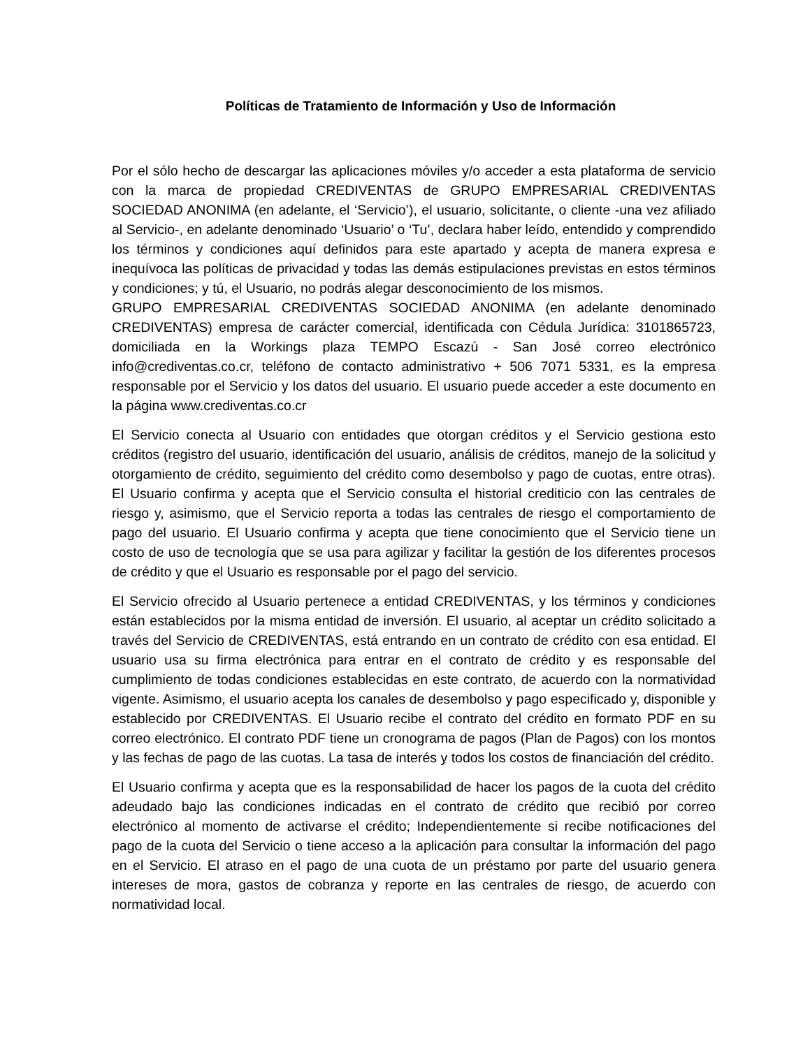Políticas de Tratamiento de Información y Uso de Información
Por el sólo hecho de descargar las aplicaciones móviles y/o acceder a esta plataforma de servicio con la marca de propiedad CREDIVENTAS de GRUPO EMPRESARIAL CREDIVENTAS SOCIEDAD ANONIMA (en adelante, el ‘Servicio’), el usuario, solicitante, o cliente -una vez afiliado al Servicio-, en adelante denominado ‘Usuario’ o ‘Tu’, declara haber leído, entendido y comprendido los términos y condiciones aquí definidos para este apartado y acepta de manera expresa e inequívoca las políticas de privacidad y todas las demás estipulaciones previstas en estos términos y condiciones; y tú, el Usuario, no podrás alegar desconocimiento de los mismos.
GRUPO EMPRESARIAL CREDIVENTAS SOCIEDAD ANONIMA (en adelante denominado CREDIVENTAS) empresa de carácter comercial, identificada con Cédula Jurídica: 3101865723, domiciliada en la Workings plaza TEMPO Escazú - San José correo electrónico info@crediventas.co.cr, teléfono de contacto administrativo + 506 7071 5331, es la empresa responsable por el Servicio y los datos del usuario. El usuario puede acceder a este documento en la página www.crediventas.co.cr
El Servicio conecta al Usuario con entidades que otorgan créditos y el Servicio gestiona esto créditos (registro del usuario, identificación del usuario, análisis de créditos, manejo de la solicitud y otorgamiento de crédito, seguimiento del crédito como desembolso y pago de cuotas, entre otras). El Usuario confirma y acepta que el Servicio consulta el historial crediticio con las centrales de riesgo y, asimismo, que el Servicio reporta a todas las centrales de riesgo el comportamiento de pago del usuario. El Usuario confirma y acepta que tiene conocimiento que el Servicio tiene un costo de uso de tecnología que se usa para agilizar y facilitar la gestión de los diferentes procesos de crédito y que el Usuario es responsable por el pago del servicio.
El Servicio ofrecido al Usuario pertenece a entidad CREDIVENTAS, y los términos y condiciones están establecidos por la misma entidad de inversión. El usuario, al aceptar un crédito solicitado a través del Servicio de CREDIVENTAS, está entrando en un contrato de crédito con esa entidad. El usuario usa su firma electrónica para entrar en el contrato de crédito y es responsable del cumplimiento de todas condiciones establecidas en este contrato, de acuerdo con la normatividad vigente. Asimismo, el usuario acepta los canales de desembolso y pago especificado y, disponible y establecido por CREDIVENTAS. El Usuario recibe el contrato del crédito en formato PDF en su correo electrónico. El contrato PDF tiene un cronograma de pagos (Plan de Pagos) con los montos y las fechas de pago de las cuotas. La tasa de interés y todos los costos de financiación del crédito.
El Usuario confirma y acepta que es la responsabilidad de hacer los pagos de la cuota del crédito adeudado bajo las condiciones indicadas en el contrato de crédito que recibió por correo electrónico al momento de activarse el crédito; Independientemente si recibe notificaciones del pago de la cuota del Servicio o tiene acceso a la aplicación para consultar la información del pago en el Servicio. El atraso en el pago de una cuota de un préstamo por parte del usuario genera intereses de mora, gastos de cobranza y reporte en las centrales de riesgo, de acuerdo con normatividad local.